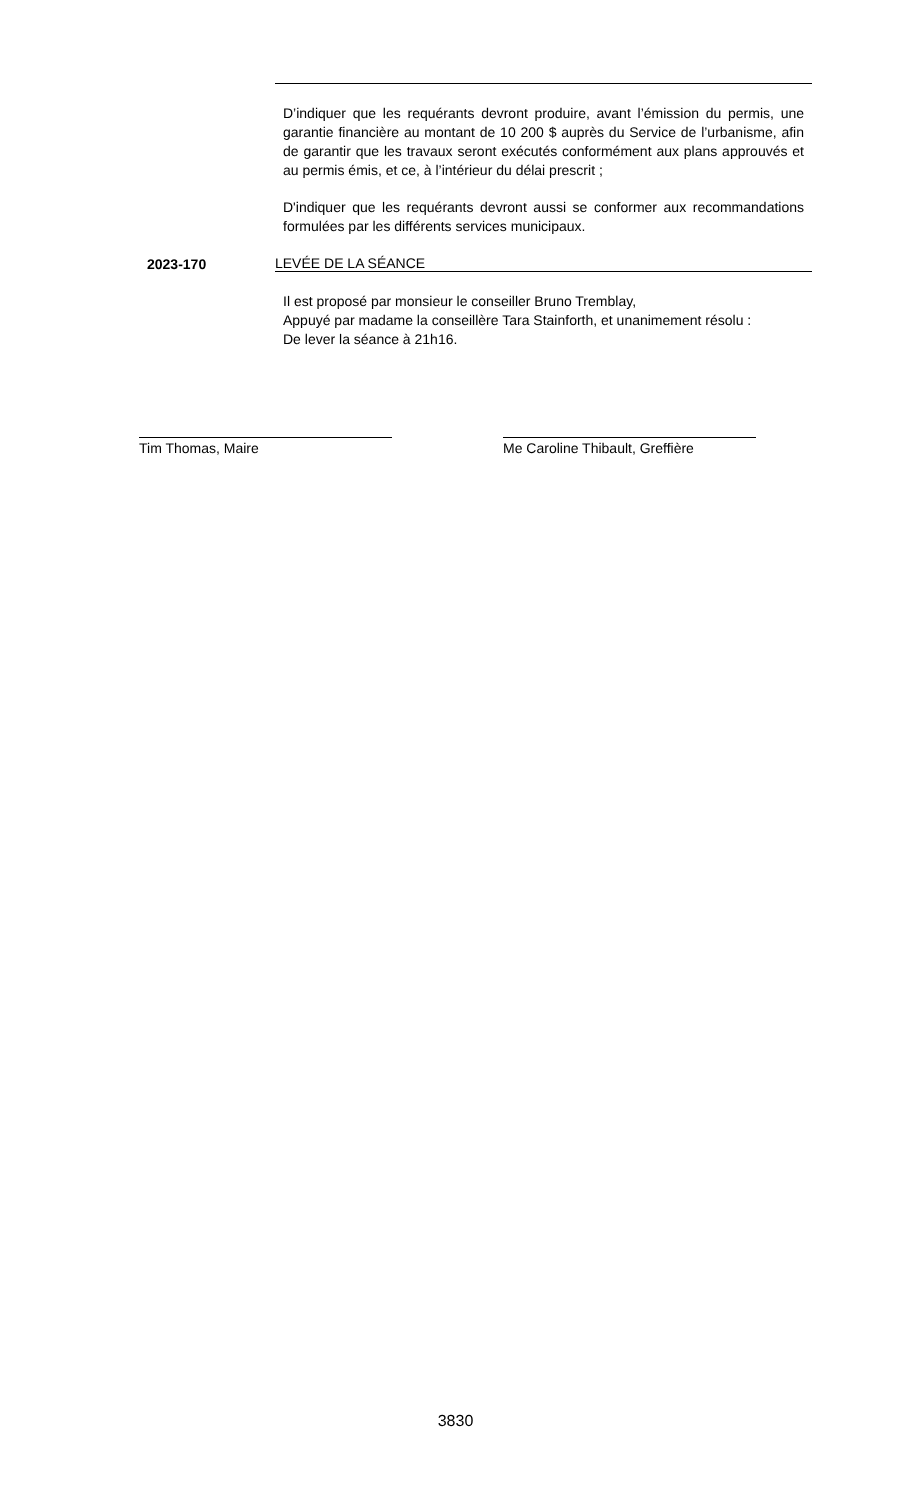D’indiquer que les requérants devront produire, avant l’émission du permis, une garantie financière au montant de 10 200 $ auprès du Service de l’urbanisme, afin de garantir que les travaux seront exécutés conformément aux plans approuvés et au permis émis, et ce, à l’intérieur du délai prescrit ;
D'indiquer que les requérants devront aussi se conformer aux recommandations formulées par les différents services municipaux.
2023-170
LEVÉE DE LA SÉANCE
Il est proposé par monsieur le conseiller Bruno Tremblay,
Appuyé par madame la conseillère Tara Stainforth, et unanimement résolu :
De lever la séance à 21h16.
Tim Thomas, Maire Me Caroline Thibault, Greffière
3830